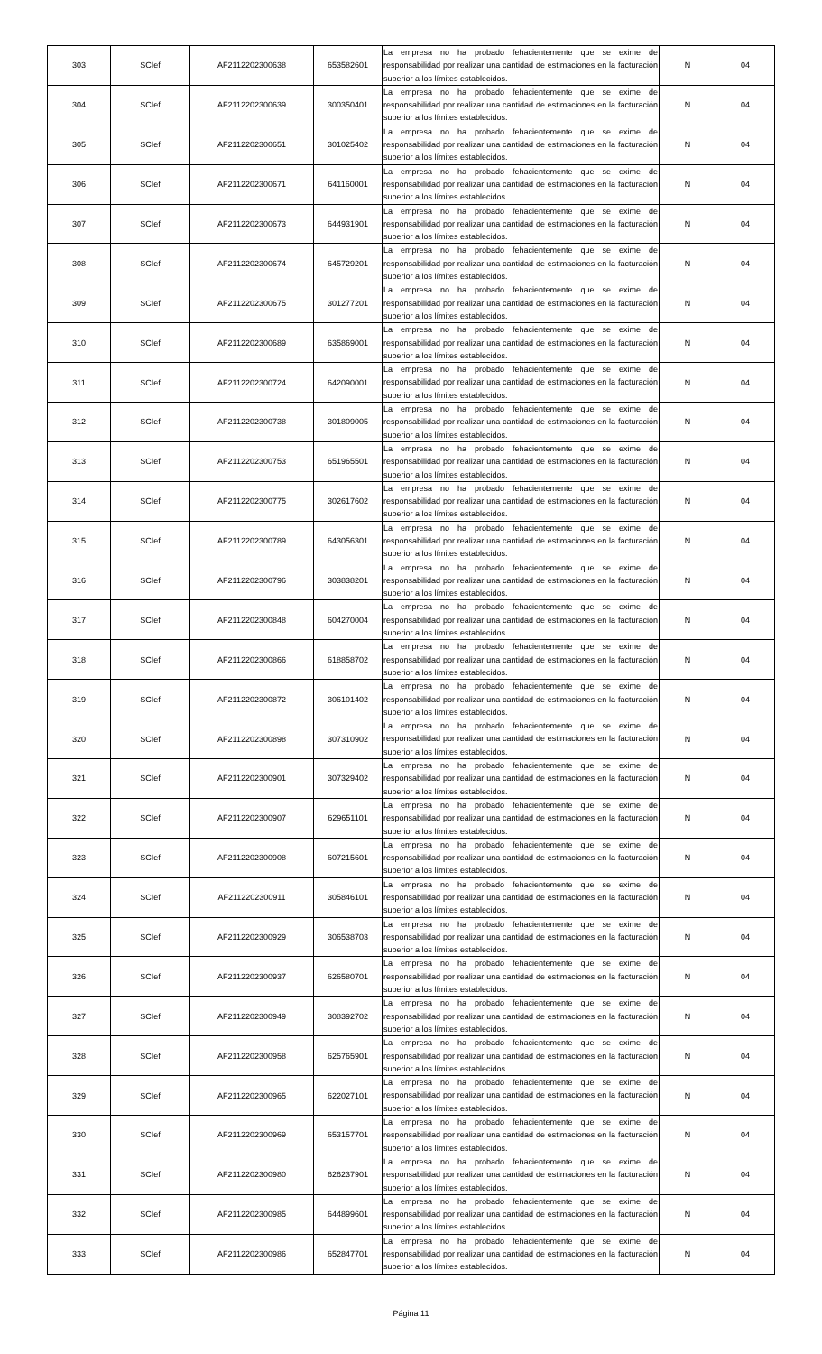| 303 | SCIef | AF2112202300638 | 653582601 | La empresa no ha probado fehacientemente que se exime de responsabilidad por realizar una cantidad de estimaciones en la facturación superior a los límites establecidos. | N | 04 |
| 304 | SCIef | AF2112202300639 | 300350401 | La empresa no ha probado fehacientemente que se exime de responsabilidad por realizar una cantidad de estimaciones en la facturación superior a los límites establecidos. | N | 04 |
| 305 | SCIef | AF2112202300651 | 301025402 | La empresa no ha probado fehacientemente que se exime de responsabilidad por realizar una cantidad de estimaciones en la facturación superior a los límites establecidos. | N | 04 |
| 306 | SCIef | AF2112202300671 | 641160001 | La empresa no ha probado fehacientemente que se exime de responsabilidad por realizar una cantidad de estimaciones en la facturación superior a los límites establecidos. | N | 04 |
| 307 | SCIef | AF2112202300673 | 644931901 | La empresa no ha probado fehacientemente que se exime de responsabilidad por realizar una cantidad de estimaciones en la facturación superior a los límites establecidos. | N | 04 |
| 308 | SCIef | AF2112202300674 | 645729201 | La empresa no ha probado fehacientemente que se exime de responsabilidad por realizar una cantidad de estimaciones en la facturación superior a los límites establecidos. | N | 04 |
| 309 | SCIef | AF2112202300675 | 301277201 | La empresa no ha probado fehacientemente que se exime de responsabilidad por realizar una cantidad de estimaciones en la facturación superior a los límites establecidos. | N | 04 |
| 310 | SCIef | AF2112202300689 | 635869001 | La empresa no ha probado fehacientemente que se exime de responsabilidad por realizar una cantidad de estimaciones en la facturación superior a los límites establecidos. | N | 04 |
| 311 | SCIef | AF2112202300724 | 642090001 | La empresa no ha probado fehacientemente que se exime de responsabilidad por realizar una cantidad de estimaciones en la facturación superior a los límites establecidos. | N | 04 |
| 312 | SCIef | AF2112202300738 | 301809005 | La empresa no ha probado fehacientemente que se exime de responsabilidad por realizar una cantidad de estimaciones en la facturación superior a los límites establecidos. | N | 04 |
| 313 | SCIef | AF2112202300753 | 651965501 | La empresa no ha probado fehacientemente que se exime de responsabilidad por realizar una cantidad de estimaciones en la facturación superior a los límites establecidos. | N | 04 |
| 314 | SCIef | AF2112202300775 | 302617602 | La empresa no ha probado fehacientemente que se exime de responsabilidad por realizar una cantidad de estimaciones en la facturación superior a los límites establecidos. | N | 04 |
| 315 | SCIef | AF2112202300789 | 643056301 | La empresa no ha probado fehacientemente que se exime de responsabilidad por realizar una cantidad de estimaciones en la facturación superior a los límites establecidos. | N | 04 |
| 316 | SCIef | AF2112202300796 | 303838201 | La empresa no ha probado fehacientemente que se exime de responsabilidad por realizar una cantidad de estimaciones en la facturación superior a los límites establecidos. | N | 04 |
| 317 | SCIef | AF2112202300848 | 604270004 | La empresa no ha probado fehacientemente que se exime de responsabilidad por realizar una cantidad de estimaciones en la facturación superior a los límites establecidos. | N | 04 |
| 318 | SCIef | AF2112202300866 | 618858702 | La empresa no ha probado fehacientemente que se exime de responsabilidad por realizar una cantidad de estimaciones en la facturación superior a los límites establecidos. | N | 04 |
| 319 | SCIef | AF2112202300872 | 306101402 | La empresa no ha probado fehacientemente que se exime de responsabilidad por realizar una cantidad de estimaciones en la facturación superior a los límites establecidos. | N | 04 |
| 320 | SCIef | AF2112202300898 | 307310902 | La empresa no ha probado fehacientemente que se exime de responsabilidad por realizar una cantidad de estimaciones en la facturación superior a los límites establecidos. | N | 04 |
| 321 | SCIef | AF2112202300901 | 307329402 | La empresa no ha probado fehacientemente que se exime de responsabilidad por realizar una cantidad de estimaciones en la facturación superior a los límites establecidos. | N | 04 |
| 322 | SCIef | AF2112202300907 | 629651101 | La empresa no ha probado fehacientemente que se exime de responsabilidad por realizar una cantidad de estimaciones en la facturación superior a los límites establecidos. | N | 04 |
| 323 | SCIef | AF2112202300908 | 607215601 | La empresa no ha probado fehacientemente que se exime de responsabilidad por realizar una cantidad de estimaciones en la facturación superior a los límites establecidos. | N | 04 |
| 324 | SCIef | AF2112202300911 | 305846101 | La empresa no ha probado fehacientemente que se exime de responsabilidad por realizar una cantidad de estimaciones en la facturación superior a los límites establecidos. | N | 04 |
| 325 | SCIef | AF2112202300929 | 306538703 | La empresa no ha probado fehacientemente que se exime de responsabilidad por realizar una cantidad de estimaciones en la facturación superior a los límites establecidos. | N | 04 |
| 326 | SCIef | AF2112202300937 | 626580701 | La empresa no ha probado fehacientemente que se exime de responsabilidad por realizar una cantidad de estimaciones en la facturación superior a los límites establecidos. | N | 04 |
| 327 | SCIef | AF2112202300949 | 308392702 | La empresa no ha probado fehacientemente que se exime de responsabilidad por realizar una cantidad de estimaciones en la facturación superior a los límites establecidos. | N | 04 |
| 328 | SCIef | AF2112202300958 | 625765901 | La empresa no ha probado fehacientemente que se exime de responsabilidad por realizar una cantidad de estimaciones en la facturación superior a los límites establecidos. | N | 04 |
| 329 | SCIef | AF2112202300965 | 622027101 | La empresa no ha probado fehacientemente que se exime de responsabilidad por realizar una cantidad de estimaciones en la facturación superior a los límites establecidos. | N | 04 |
| 330 | SCIef | AF2112202300969 | 653157701 | La empresa no ha probado fehacientemente que se exime de responsabilidad por realizar una cantidad de estimaciones en la facturación superior a los límites establecidos. | N | 04 |
| 331 | SCIef | AF2112202300980 | 626237901 | La empresa no ha probado fehacientemente que se exime de responsabilidad por realizar una cantidad de estimaciones en la facturación superior a los límites establecidos. | N | 04 |
| 332 | SCIef | AF2112202300985 | 644899601 | La empresa no ha probado fehacientemente que se exime de responsabilidad por realizar una cantidad de estimaciones en la facturación superior a los límites establecidos. | N | 04 |
| 333 | SCIef | AF2112202300986 | 652847701 | La empresa no ha probado fehacientemente que se exime de responsabilidad por realizar una cantidad de estimaciones en la facturación superior a los límites establecidos. | N | 04 |
Página 11